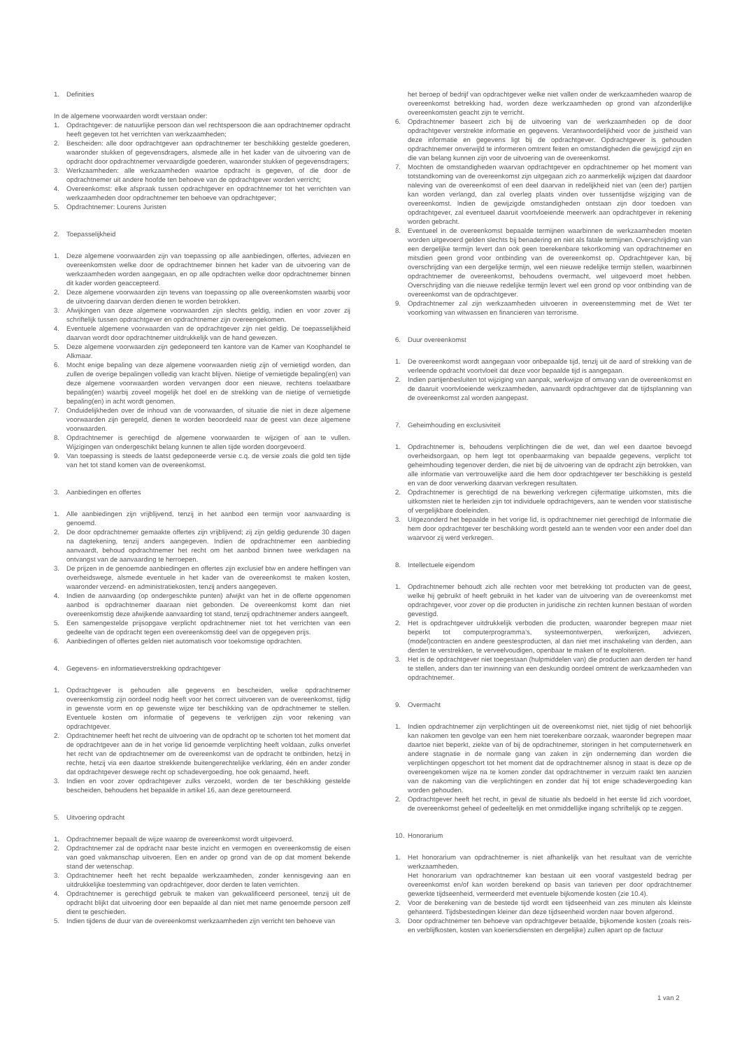1. Definities
In de algemene voorwaarden wordt verstaan onder:
1. Opdrachtgever: de natuurlijke persoon dan wel rechtspersoon die aan opdrachtnemer opdracht heeft gegeven tot het verrichten van werkzaamheden;
2. Bescheiden: alle door opdrachtgever aan opdrachtnemer ter beschikking gestelde goederen, waaronder stukken of gegevensdragers, alsmede alle in het kader van de uitvoering van de opdracht door opdrachtnemer vervaardigde goederen, waaronder stukken of gegevensdragers;
3. Werkzaamheden: alle werkzaamheden waartoe opdracht is gegeven, of die door de opdrachtnemer uit andere hoofde ten behoeve van de opdrachtgever worden verricht;
4. Overeenkomst: elke afspraak tussen opdrachtgever en opdrachtnemer tot het verrichten van werkzaamheden door opdrachtnemer ten behoeve van opdrachtgever;
5. Opdrachtnemer: Lourens Juristen
2. Toepasselijkheid
1. Deze algemene voorwaarden zijn van toepassing op alle aanbiedingen, offertes, adviezen en overeenkomsten welke door de opdrachtnemer binnen het kader van de uitvoering van de werkzaamheden worden aangegaan, en op alle opdrachten welke door opdrachtnemer binnen dit kader worden geaccepteerd.
2. Deze algemene voorwaarden zijn tevens van toepassing op alle overeenkomsten waarbij voor de uitvoering daarvan derden dienen te worden betrokken.
3. Afwijkingen van deze algemene voorwaarden zijn slechts geldig, indien en voor zover zij schriftelijk tussen opdrachtgever en opdrachtnemer zijn overeengekomen.
4. Eventuele algemene voorwaarden van de opdrachtgever zijn niet geldig. De toepasselijkheid daarvan wordt door opdrachtnemer uitdrukkelijk van de hand gewezen.
5. Deze algemene voorwaarden zijn gedeponeerd ten kantore van de Kamer van Koophandel te Alkmaar.
6. Mocht enige bepaling van deze algemene voorwaarden nietig zijn of vernietigd worden, dan zullen de overige bepalingen volledig van kracht blijven. Nietige of vernietigde bepaling(en) van deze algemene voorwaarden worden vervangen door een nieuwe, rechtens toelaatbare bepaling(en) waarbij zoveel mogelijk het doel en de strekking van de nietige of vernietigde bepaling(en) in acht wordt genomen.
7. Onduidelijkheden over de inhoud van de voorwaarden, of situatie die niet in deze algemene voorwaarden zijn geregeld, dienen te worden beoordeeld naar de geest van deze algemene voorwaarden.
8. Opdrachtnemer is gerechtigd de algemene voorwaarden te wijzigen of aan te vullen. Wijzigingen van ondergeschikt belang kunnen te allen tijde worden doorgevoerd.
9. Van toepassing is steeds de laatst gedeponeerde versie c.q. de versie zoals die gold ten tijde van het tot stand komen van de overeenkomst.
3. Aanbiedingen en offertes
1. Alle aanbiedingen zijn vrijblijvend, tenzij in het aanbod een termijn voor aanvaarding is genoemd.
2. De door opdrachtnemer gemaakte offertes zijn vrijblijvend; zij zijn geldig gedurende 30 dagen na dagtekening, tenzij anders aangegeven. Indien de opdrachtnemer een aanbieding aanvaardt, behoud opdrachtnemer het recht om het aanbod binnen twee werkdagen na ontvangst van de aanvaarding te herroepen.
3. De prijzen in de genoemde aanbiedingen en offertes zijn exclusief btw en andere heffingen van overheidswege, alsmede eventuele in het kader van de overeenkomst te maken kosten, waaronder verzend- en administratiekosten, tenzij anders aangegeven.
4. Indien de aanvaarding (op ondergeschikte punten) afwijkt van het in de offerte opgenomen aanbod is opdrachtnemer daaraan niet gebonden. De overeenkomst komt dan niet overeenkomstig deze afwijkende aanvaarding tot stand, tenzij opdrachtnemer anders aangeeft.
5. Een samengestelde prijsopgave verplicht opdrachtnemer niet tot het verrichten van een gedeelte van de opdracht tegen een overeenkomstig deel van de opgegeven prijs.
6. Aanbiedingen of offertes gelden niet automatisch voor toekomstige opdrachten.
4. Gegevens- en informatieverstrekking opdrachtgever
1. Opdrachtgever is gehouden alle gegevens en bescheiden, welke opdrachtnemer overeenkomstig zijn oordeel nodig heeft voor het correct uitvoeren van de overeenkomst, tijdig in gewenste vorm en op gewenste wijze ter beschikking van de opdrachtnemer te stellen. Eventuele kosten om informatie of gegevens te verkrijgen zijn voor rekening van opdrachtgever.
2. Opdrachtnemer heeft het recht de uitvoering van de opdracht op te schorten tot het moment dat de opdrachtgever aan de in het vorige lid genoemde verplichting heeft voldaan, zulks onverlet het recht van de opdrachtnemer om de overeenkomst van de opdracht te ontbinden, hetzij in rechte, hetzij via een daartoe strekkende buitengerechtelijke verklaring, één en ander zonder dat opdrachtgever deswege recht op schadevergoeding, hoe ook genaamd, heeft.
3. Indien en voor zover opdrachtgever zulks verzoekt, worden de ter beschikking gestelde bescheiden, behoudens het bepaalde in artikel 16, aan deze geretourneerd.
5. Uitvoering opdracht
1. Opdrachtnemer bepaalt de wijze waarop de overeenkomst wordt uitgevoerd.
2. Opdrachtnemer zal de opdracht naar beste inzicht en vermogen en overeenkomstig de eisen van goed vakmanschap uitvoeren. Een en ander op grond van de op dat moment bekende stand der wetenschap.
3. Opdrachtnemer heeft het recht bepaalde werkzaamheden, zonder kennisgeving aan en uitdrukkelijke toestemming van opdrachtgever, door derden te laten verrichten.
4. Opdrachtnemer is gerechtigd gebruik te maken van gekwalificeerd personeel, tenzij uit de opdracht blijkt dat uitvoering door een bepaalde al dan niet met name genoemde persoon zelf dient te geschieden.
5. Indien tijdens de duur van de overeenkomst werkzaamheden zijn verricht ten behoeve van
het beroep of bedrijf van opdrachtgever welke niet vallen onder de werkzaamheden waarop de overeenkomst betrekking had, worden deze werkzaamheden op grond van afzonderlijke overeenkomsten geacht zijn te verricht.
6. Opdrachtnemer baseert zich bij de uitvoering van de werkzaamheden op de door opdrachtgever verstrekte informatie en gegevens. Verantwoordelijkheid voor de juistheid van deze informatie en gegevens ligt bij de opdrachtgever. Opdrachtgever is gehouden opdrachtnemer onverwijld te informeren omtrent feiten en omstandigheden die gewijzigd zijn en die van belang kunnen zijn voor de uitvoering van de overeenkomst.
7. Mochten de omstandigheden waarvan opdrachtgever en opdrachtnemer op het moment van totstandkoming van de overeenkomst zijn uitgegaan zich zo aanmerkelijk wijzigen dat daardoor naleving van de overeenkomst of een deel daarvan in redelijkheid niet van (een der) partijen kan worden verlangd, dan zal overleg plaats vinden over tussentijdse wijziging van de overeenkomst. Indien de gewijzigde omstandigheden ontstaan zijn door toedoen van opdrachtgever, zal eventueel daaruit voortvloeiende meerwerk aan opdrachtgever in rekening worden gebracht.
8. Eventueel in de overeenkomst bepaalde termijnen waarbinnen de werkzaamheden moeten worden uitgevoerd gelden slechts bij benadering en niet als fatale termijnen. Overschrijding van een dergelijke termijn levert dan ook geen toerekenbare tekortkoming van opdrachtnemer en mitsdien geen grond voor ontbinding van de overeenkomst op. Opdrachtgever kan, bij overschrijding van een dergelijke termijn, wel een nieuwe redelijke termijn stellen, waarbinnen opdrachtnemer de overeenkomst, behoudens overmacht, wel uitgevoerd moet hebben. Overschrijding van die nieuwe redelijke termijn levert wel een grond op voor ontbinding van de overeenkomst van de opdrachtgever.
9. Opdrachtnemer zal zijn werkzaamheden uitvoeren in overeenstemming met de Wet ter voorkoming van witwassen en financieren van terrorisme.
6. Duur overeenkomst
1. De overeenkomst wordt aangegaan voor onbepaalde tijd, tenzij uit de aard of strekking van de verleende opdracht voortvloeit dat deze voor bepaalde tijd is aangegaan.
2. Indien partijenbesluiten tot wijziging van aanpak, werkwijze of omvang van de overeenkomst en de daaruit voortvloeiende werkzaamheden, aanvaardt opdrachtgever dat de tijdsplanning van de overeenkomst zal worden aangepast.
7. Geheimhouding en exclusiviteit
1. Opdrachtnemer is, behoudens verplichtingen die de wet, dan wel een daartoe bevoegd overheidsorgaan, op hem legt tot openbaarmaking van bepaalde gegevens, verplicht tot geheimhouding tegenover derden, die niet bij de uitvoering van de opdracht zijn betrokken, van alle informatie van vertrouwelijke aard die hem door opdrachtgever ter beschikking is gesteld en van de door verwerking daarvan verkregen resultaten.
2. Opdrachtnemer is gerechtigd de na bewerking verkregen cijfermatige uitkomsten, mits die uitkomsten niet te herleiden zijn tot individuele opdrachtgevers, aan te wenden voor statistische of vergelijkbare doeleinden.
3. Uitgezonderd het bepaalde in het vorige lid, is opdrachtnemer niet gerechtigd de Informatie die hem door opdrachtgever ter beschikking wordt gesteld aan te wenden voor een ander doel dan waarvoor zij werd verkregen.
8. Intellectuele eigendom
1. Opdrachtnemer behoudt zich alle rechten voor met betrekking tot producten van de geest, welke hij gebruikt of heeft gebruikt in het kader van de uitvoering van de overeenkomst met opdrachtgever, voor zover op die producten in juridische zin rechten kunnen bestaan of worden gevestigd.
2. Het is opdrachtgever uitdrukkelijk verboden die producten, waaronder begrepen maar niet beperkt tot computerprogramma's, systeemontwerpen, werkwijzen, adviezen, (model)contracten en andere geestesproducten, al dan niet met inschakeling van derden, aan derden te verstrekken, te verveelvoudigen, openbaar te maken of te exploiteren.
3. Het is de opdrachtgever niet toegestaan (hulpmiddelen van) die producten aan derden ter hand te stellen, anders dan ter inwinning van een deskundig oordeel omtrent de werkzaamheden van opdrachtnemer.
9. Overmacht
1. Indien opdrachtnemer zijn verplichtingen uit de overeenkomst niet, niet tijdig of niet behoorlijk kan nakomen ten gevolge van een hem niet toerekenbare oorzaak, waaronder begrepen maar daartoe niet beperkt, ziekte van of bij de opdrachtnemer, storingen in het computernetwerk en andere stagnatie in de normale gang van zaken in zijn onderneming dan worden die verplichtingen opgeschort tot het moment dat de opdrachtnemer alsnog in staat is deze op de overeengekomen wijze na te komen zonder dat opdrachtnemer in verzuim raakt ten aanzien van de nakoming van die verplichtingen en zonder dat hij tot enige schadevergoeding kan worden gehouden.
2. Opdrachtgever heeft het recht, in geval de situatie als bedoeld in het eerste lid zich voordoet, de overeenkomst geheel of gedeeltelijk en met onmiddellijke ingang schriftelijk op te zeggen.
10. Honorarium
1. Het honorarium van opdrachtnemer is niet afhankelijk van het resultaat van de verrichte werkzaamheden.
Het honorarium van opdrachtnemer kan bestaan uit een vooraf vastgesteld bedrag per overeenkomst en/of kan worden berekend op basis van tarieven per door opdrachtnemer gewerkte tijdseenheid, vermeerderd met eventuele bijkomende kosten (zie 10.4).
2. Voor de berekening van de bestede tijd wordt een tijdseenheid van zes minuten als kleinste gehanteerd. Tijdsbestedingen kleiner dan deze tijdseenheid worden naar boven afgerond.
3. Door opdrachtnemer ten behoeve van opdrachtgever betaalde, bijkomende kosten (zoals reis- en verblijfkosten, kosten van koeriersdiensten en dergelijke) zullen apart op de factuur
1 van 2